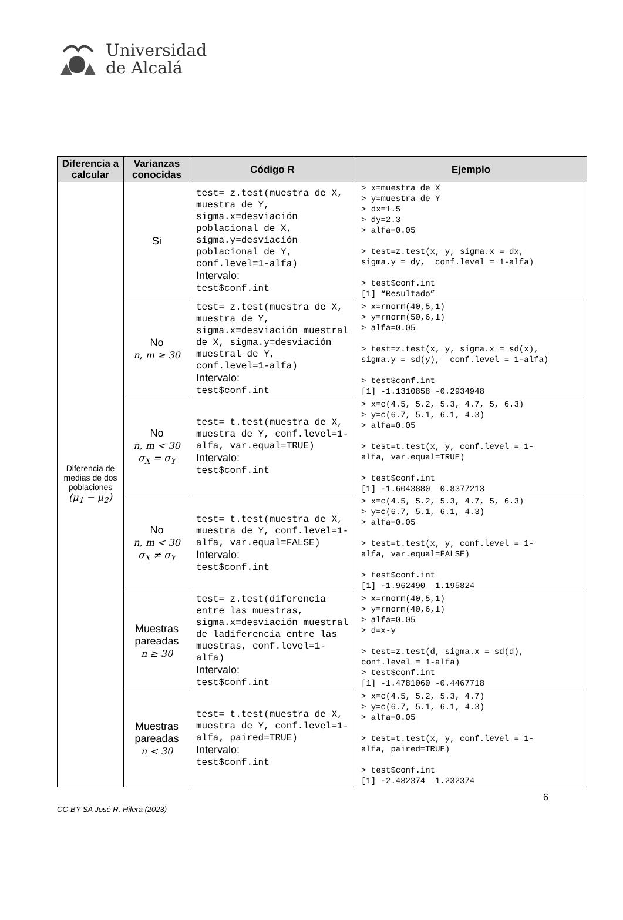Universidad
de Alcalá
| Diferencia a calcular | Varianzas conocidas | Código R | Ejemplo |
| --- | --- | --- | --- |
| Diferencia de medias de dos poblaciones (μ<sub>1</sub> − μ<sub>2</sub>) | Si | test= z.test(muestra de X, muestra de Y, sigma.x=desviación poblacional de X, sigma.y=desviación poblacional de Y, conf.level=1-alfa) Intervalo: test$conf.int | > x=muestra de X > y=muestra de Y > dx=1.5 > dy=2.3 > alfa=0.05 > test=z.test(x, y, sigma.x = dx, sigma.y = dy, conf.level = 1-alfa) > test$conf.int [1] “Resultado” |
| | No n, m ≥ 30 | test= z.test(muestra de X, muestra de Y, sigma.x=desviación muestral de X, sigma.y=desviación muestral de Y, conf.level=1-alfa) Intervalo: test$conf.int | > x=rnorm(40,5,1) > y=rnorm(50,6,1) > alfa=0.05 > test=z.test(x, y, sigma.x = sd(x), sigma.y = sd(y), conf.level = 1-alfa) > test$conf.int [1] -1.1310858 -0.2934948 |
| | No n, m < 30 σ<sub>X</sub> = σ<sub>Y</sub> | test= t.test(muestra de X, muestra de Y, conf.level=1-alfa, var.equal=TRUE) Intervalo: test$conf.int | > x=c(4.5, 5.2, 5.3, 4.7, 5, 6.3) > y=c(6.7, 5.1, 6.1, 4.3) > alfa=0.05 > test=t.test(x, y, conf.level = 1- alfa, var.equal=TRUE) > test$conf.int [1] -1.6043880 0.8377213 |
| | No n, m < 30 σ<sub>X</sub> ≠ σ<sub>Y</sub> | test= t.test(muestra de X, muestra de Y, conf.level=1-alfa, var.equal=FALSE) Intervalo: test$conf.int | > x=c(4.5, 5.2, 5.3, 4.7, 5, 6.3) > y=c(6.7, 5.1, 6.1, 4.3) > alfa=0.05 > test=t.test(x, y, conf.level = 1- alfa, var.equal=FALSE) > test$conf.int [1] -1.962490 1.195824 |
| | Muestras pareadas n ≥ 30 | test= z.test(diferencia entre las muestras, sigma.x=desviación muestral de ladiferencia entre las muestras, conf.level=1-alfa) Intervalo: test$conf.int | > x=rnorm(40,5,1) > y=rnorm(40,6,1) > alfa=0.05 > d=x-y > test=z.test(d, sigma.x = sd(d), conf.level = 1-alfa) > test$conf.int [1] -1.4781060 -0.4467718 |
| | Muestras pareadas n < 30 | test= t.test(muestra de X, muestra de Y, conf.level=1-alfa, paired=TRUE) Intervalo: test$conf.int | > x=c(4.5, 5.2, 5.3, 4.7) > y=c(6.7, 5.1, 6.1, 4.3) > alfa=0.05 > test=t.test(x, y, conf.level = 1- alfa, paired=TRUE) > test$conf.int [1] -2.482374 1.232374 |
6
CC-BY-SA José R. Hilera (2023)